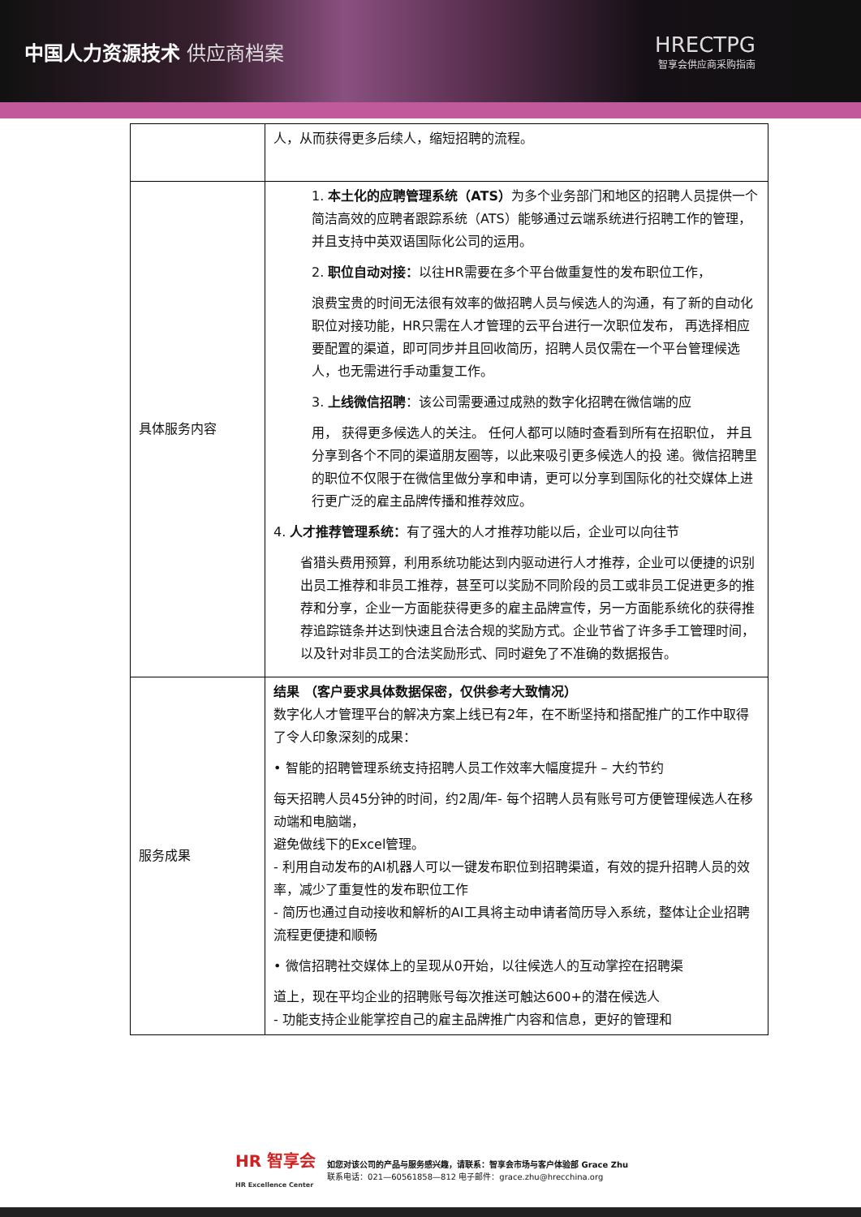中国人力资源技术 供应商档案 HRECTPG
智享会供应商采购指南
| | 人，从而获得更多后续人，缩短招聘的流程。 |
| 具体服务内容 | 1. 本土化的应聘管理系统（ATS） 为多个业务部门和地区的招聘人员提供一个简洁高效的应聘者跟踪系统（ATS）能够通过云端系统进行招聘工作的管理， 并且支持中英双语国际化公司的运用。 2. 职位自动对接： 以往HR需要在多个平台做重复性的发布职位工作， 浪费宝贵的时间无法很有效率的做招聘人员与候选人的沟通，有了新的自动化职位对接功能，HR只需在人才管理的云平台进行一次职位发布， 再选择相应要配置的渠道，即可同步并且回收简历，招聘人员仅需在一个平台管理候选人，也无需进行手动重复工作。 3. 上线微信招聘 ：该公司需要通过成熟的数字化招聘在微信端的应 用， 获得更多候选人的关注。 任何人都可以随时查看到所有在招职位， 并且分享到各个不同的渠道朋友圈等，以此来吸引更多候选人的投 递。微信招聘里的职位不仅限于在微信里做分享和申请，更可以分享到国际化的社交媒体上进行更广泛的雇主品牌传播和推荐效应。 4. 人才推荐管理系统： 有了强大的人才推荐功能以后，企业可以向往节 省猎头费用预算，利用系统功能达到内驱动进行人才推荐，企业可以便捷的识别出员工推荐和非员工推荐，甚至可以奖励不同阶段的员工或非员工促进更多的推荐和分享，企业一方面能获得更多的雇主品牌宣传，另一方面能系统化的获得推荐追踪链条并达到快速且合法合规的奖励方式。企业节省了许多手工管理时间，以及针对非员工的合法奖励形式、同时避免了不准确的数据报告。 |
| 服务成果 | 结果 （客户要求具体数据保密，仅供参考大致情况） 数字化人才管理平台的解决方案上线已有2年，在不断坚持和搭配推广的工作中取得了令人印象深刻的成果： • 智能的招聘管理系统支持招聘人员工作效率大幅度提升 – 大约节约 每天招聘人员45分钟的时间，约2周/年- 每个招聘人员有账号可方便管理候选人在移动端和电脑端， 避免做线下的Excel管理。 - 利用自动发布的AI机器人可以一键发布职位到招聘渠道，有效的提升招聘人员的效率，减少了重复性的发布职位工作 - 简历也通过自动接收和解析的AI工具将主动申请者简历导入系统，整体让企业招聘流程更便捷和顺畅 • 微信招聘社交媒体上的呈现从0开始，以往候选人的互动掌控在招聘渠 道上，现在平均企业的招聘账号每次推送可触达600+的潜在候选人 - 功能支持企业能掌控自己的雇主品牌推广内容和信息，更好的管理和 |
HR 智享会
HR Excellence Center
如您对该公司的产品与服务感兴趣，请联系：智享会市场与客户体验部 Grace Zhu
联系电话：021—60561858—812 电子邮件：grace.zhu@hrecchina.org